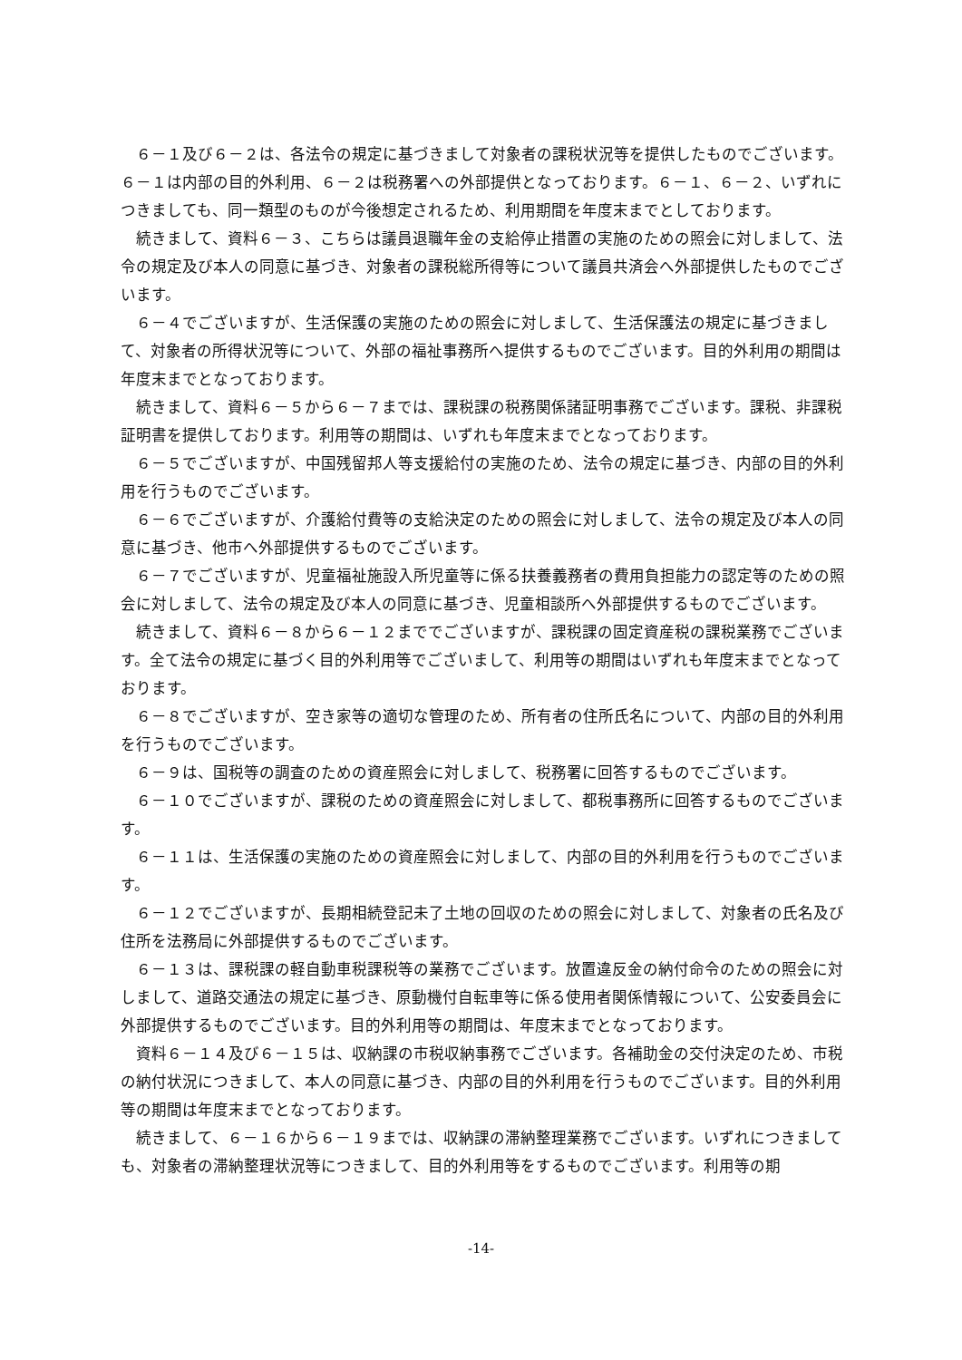６－１及び６－２は、各法令の規定に基づきまして対象者の課税状況等を提供したものでございます。６－１は内部の目的外利用、６－２は税務署への外部提供となっております。６－１、６－２、いずれにつきましても、同一類型のものが今後想定されるため、利用期間を年度末までとしております。
続きまして、資料６－３、こちらは議員退職年金の支給停止措置の実施のための照会に対しまして、法令の規定及び本人の同意に基づき、対象者の課税総所得等について議員共済会へ外部提供したものでございます。
６－４でございますが、生活保護の実施のための照会に対しまして、生活保護法の規定に基づきまして、対象者の所得状況等について、外部の福祉事務所へ提供するものでございます。目的外利用の期間は年度末までとなっております。
続きまして、資料６－５から６－７までは、課税課の税務関係諸証明事務でございます。課税、非課税証明書を提供しております。利用等の期間は、いずれも年度末までとなっております。
６－５でございますが、中国残留邦人等支援給付の実施のため、法令の規定に基づき、内部の目的外利用を行うものでございます。
６－６でございますが、介護給付費等の支給決定のための照会に対しまして、法令の規定及び本人の同意に基づき、他市へ外部提供するものでございます。
６－７でございますが、児童福祉施設入所児童等に係る扶養義務者の費用負担能力の認定等のための照会に対しまして、法令の規定及び本人の同意に基づき、児童相談所へ外部提供するものでございます。
続きまして、資料６－８から６－１２まででございますが、課税課の固定資産税の課税業務でございます。全て法令の規定に基づく目的外利用等でございまして、利用等の期間はいずれも年度末までとなっております。
６－８でございますが、空き家等の適切な管理のため、所有者の住所氏名について、内部の目的外利用を行うものでございます。
６－９は、国税等の調査のための資産照会に対しまして、税務署に回答するものでございます。
６－１０でございますが、課税のための資産照会に対しまして、都税事務所に回答するものでございます。
６－１１は、生活保護の実施のための資産照会に対しまして、内部の目的外利用を行うものでございます。
６－１２でございますが、長期相続登記未了土地の回収のための照会に対しまして、対象者の氏名及び住所を法務局に外部提供するものでございます。
６－１３は、課税課の軽自動車税課税等の業務でございます。放置違反金の納付命令のための照会に対しまして、道路交通法の規定に基づき、原動機付自転車等に係る使用者関係情報について、公安委員会に外部提供するものでございます。目的外利用等の期間は、年度末までとなっております。
資料６－１４及び６－１５は、収納課の市税収納事務でございます。各補助金の交付決定のため、市税の納付状況につきまして、本人の同意に基づき、内部の目的外利用を行うものでございます。目的外利用等の期間は年度末までとなっております。
続きまして、６－１６から６－１９までは、収納課の滞納整理業務でございます。いずれにつきましても、対象者の滞納整理状況等につきまして、目的外利用等をするものでございます。利用等の期
-14-